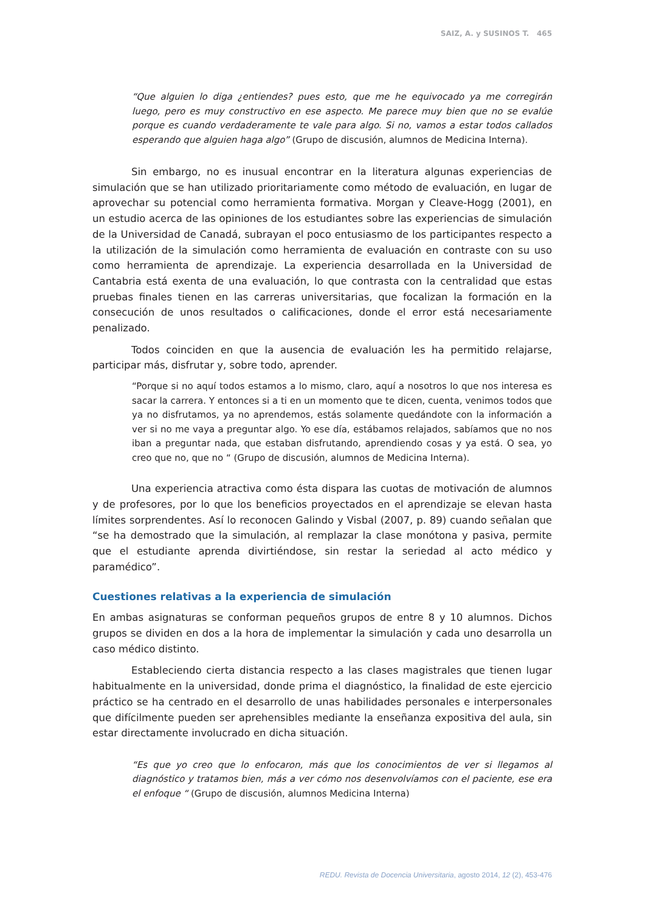SAIZ, A. y SUSINOS T. 465
“Que alguien lo diga ¿entiendes? pues esto, que me he equivocado ya me corregirán luego, pero es muy constructivo en ese aspecto. Me parece muy bien que no se evalúe porque es cuando verdaderamente te vale para algo. Si no, vamos a estar todos callados esperando que alguien haga algo” (Grupo de discusión, alumnos de Medicina Interna).
Sin embargo, no es inusual encontrar en la literatura algunas experiencias de simulación que se han utilizado prioritariamente como método de evaluación, en lugar de aprovechar su potencial como herramienta formativa. Morgan y Cleave-Hogg (2001), en un estudio acerca de las opiniones de los estudiantes sobre las experiencias de simulación de la Universidad de Canadá, subrayan el poco entusiasmo de los participantes respecto a la utilización de la simulación como herramienta de evaluación en contraste con su uso como herramienta de aprendizaje. La experiencia desarrollada en la Universidad de Cantabria está exenta de una evaluación, lo que contrasta con la centralidad que estas pruebas finales tienen en las carreras universitarias, que focalizan la formación en la consecución de unos resultados o calificaciones, donde el error está necesariamente penalizado.
Todos coinciden en que la ausencia de evaluación les ha permitido relajarse, participar más, disfrutar y, sobre todo, aprender.
“Porque si no aquí todos estamos a lo mismo, claro, aquí a nosotros lo que nos interesa es sacar la carrera. Y entonces si a ti en un momento que te dicen, cuenta, venimos todos que ya no disfrutamos, ya no aprendemos, estás solamente quedándote con la información a ver si no me vaya a preguntar algo. Yo ese día, estábamos relajados, sabíamos que no nos iban a preguntar nada, que estaban disfrutando, aprendiendo cosas y ya está. O sea, yo creo que no, que no “ (Grupo de discusión, alumnos de Medicina Interna).
Una experiencia atractiva como ésta dispara las cuotas de motivación de alumnos y de profesores, por lo que los beneficios proyectados en el aprendizaje se elevan hasta límites sorprendentes. Así lo reconocen Galindo y Visbal (2007, p. 89) cuando señalan que “se ha demostrado que la simulación, al remplazar la clase monótona y pasiva, permite que el estudiante aprenda divirtiéndose, sin restar la seriedad al acto médico y paramédico”.
Cuestiones relativas a la experiencia de simulación
En ambas asignaturas se conforman pequeños grupos de entre 8 y 10 alumnos. Dichos grupos se dividen en dos a la hora de implementar la simulación y cada uno desarrolla un caso médico distinto.
Estableciendo cierta distancia respecto a las clases magistrales que tienen lugar habitualmente en la universidad, donde prima el diagnóstico, la finalidad de este ejercicio práctico se ha centrado en el desarrollo de unas habilidades personales e interpersonales que difícilmente pueden ser aprehensibles mediante la enseñanza expositiva del aula, sin estar directamente involucrado en dicha situación.
“Es que yo creo que lo enfocaron, más que los conocimientos de ver si llegamos al diagnóstico y tratamos bien, más a ver cómo nos desenvolvíamos con el paciente, ese era el enfoque “ (Grupo de discusión, alumnos Medicina Interna)
REDU. Revista de Docencia Universitaria, agosto 2014, 12 (2), 453-476